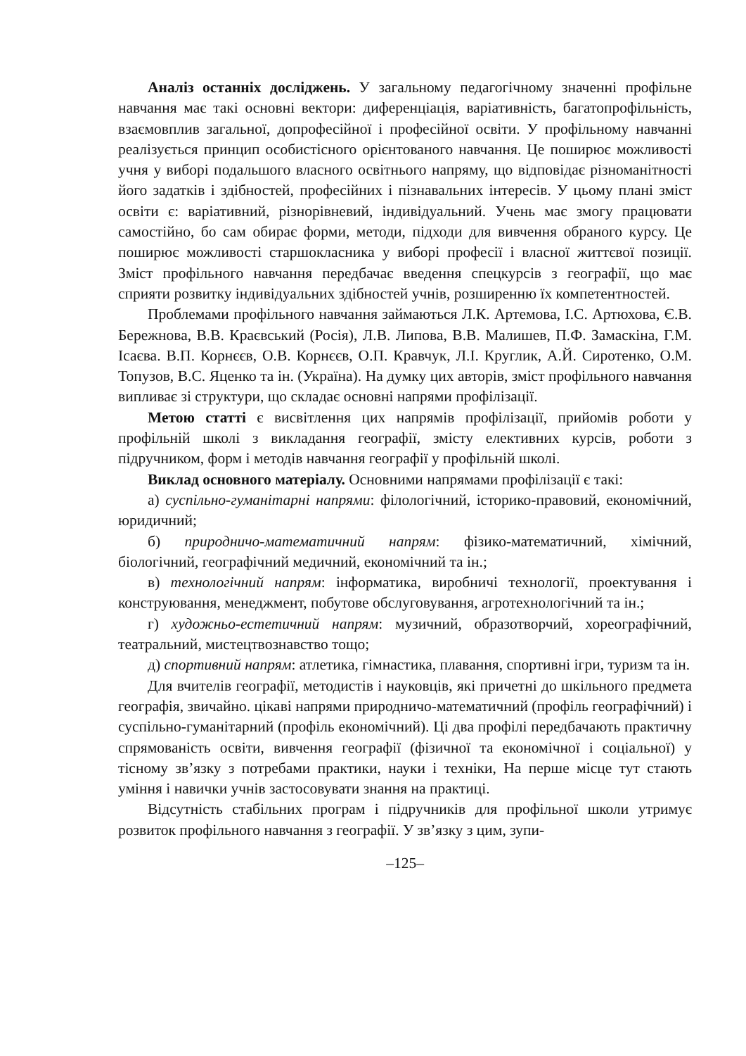Аналіз останніх досліджень. У загальному педагогічному значенні профільне навчання має такі основні вектори: диференціація, варіативність, багатопрофільність, взаємовплив загальної, допрофесійної і професійної освіти. У профільному навчанні реалізується принцип особистісного орієнтованого навчання. Це поширює можливості учня у виборі подальшого власного освітнього напряму, що відповідає різноманітності його задатків і здібностей, професійних і пізнавальних інтересів. У цьому плані зміст освіти є: варіативний, різнорівневий, індивідуальний. Учень має змогу працювати самостійно, бо сам обирає форми, методи, підходи для вивчення обраного курсу. Це поширює можливості старшокласника у виборі професії і власної життєвої позиції. Зміст профільного навчання передбачає введення спецкурсів з географії, що має сприяти розвитку індивідуальних здібностей учнів, розширенню їх компетентностей.
Проблемами профільного навчання займаються Л.К. Артемова, І.С. Артюхова, Є.В. Бережнова, В.В. Краєвський (Росія), Л.В. Липова, В.В. Малишев, П.Ф. Замаскіна, Г.М. Ісаєва. В.П. Корнєєв, О.В. Корнєєв, О.П. Кравчук, Л.І. Круглик, А.Й. Сиротенко, О.М. Топузов, В.С. Яценко та ін. (Україна). На думку цих авторів, зміст профільного навчання випливає зі структури, що складає основні напрями профілізації.
Метою статті є висвітлення цих напрямів профілізації, прийомів роботи у профільній школі з викладання географії, змісту елективних курсів, роботи з підручником, форм і методів навчання географії у профільній школі.
Виклад основного матеріалу. Основними напрямами профілізації є такі:
а) суспільно-гуманітарні напрями: філологічний, історико-правовий, економічний, юридичний;
б) природничо-математичний напрям: фізико-математичний, хімічний, біологічний, географічний медичний, економічний та ін.;
в) технологічний напрям: інформатика, виробничі технології, проектування і конструювання, менеджмент, побутове обслуговування, агротехнологічний та ін.;
г) художньо-естетичний напрям: музичний, образотворчий, хореографічний, театральний, мистецтвознавство тощо;
д) спортивний напрям: атлетика, гімнастика, плавання, спортивні ігри, туризм та ін.
Для вчителів географії, методистів і науковців, які причетні до шкільного предмета географія, звичайно. цікаві напрями природничо-математичний (профіль географічний) і суспільно-гуманітарний (профіль економічний). Ці два профілі передбачають практичну спрямованість освіти, вивчення географії (фізичної та економічної і соціальної) у тісному зв’язку з потребами практики, науки і техніки, На перше місце тут стають уміння і навички учнів застосовувати знання на практиці.
Відсутність стабільних програм і підручників для профільної школи утримує розвиток профільного навчання з географії. У зв’язку з цим, зупи-
–125–